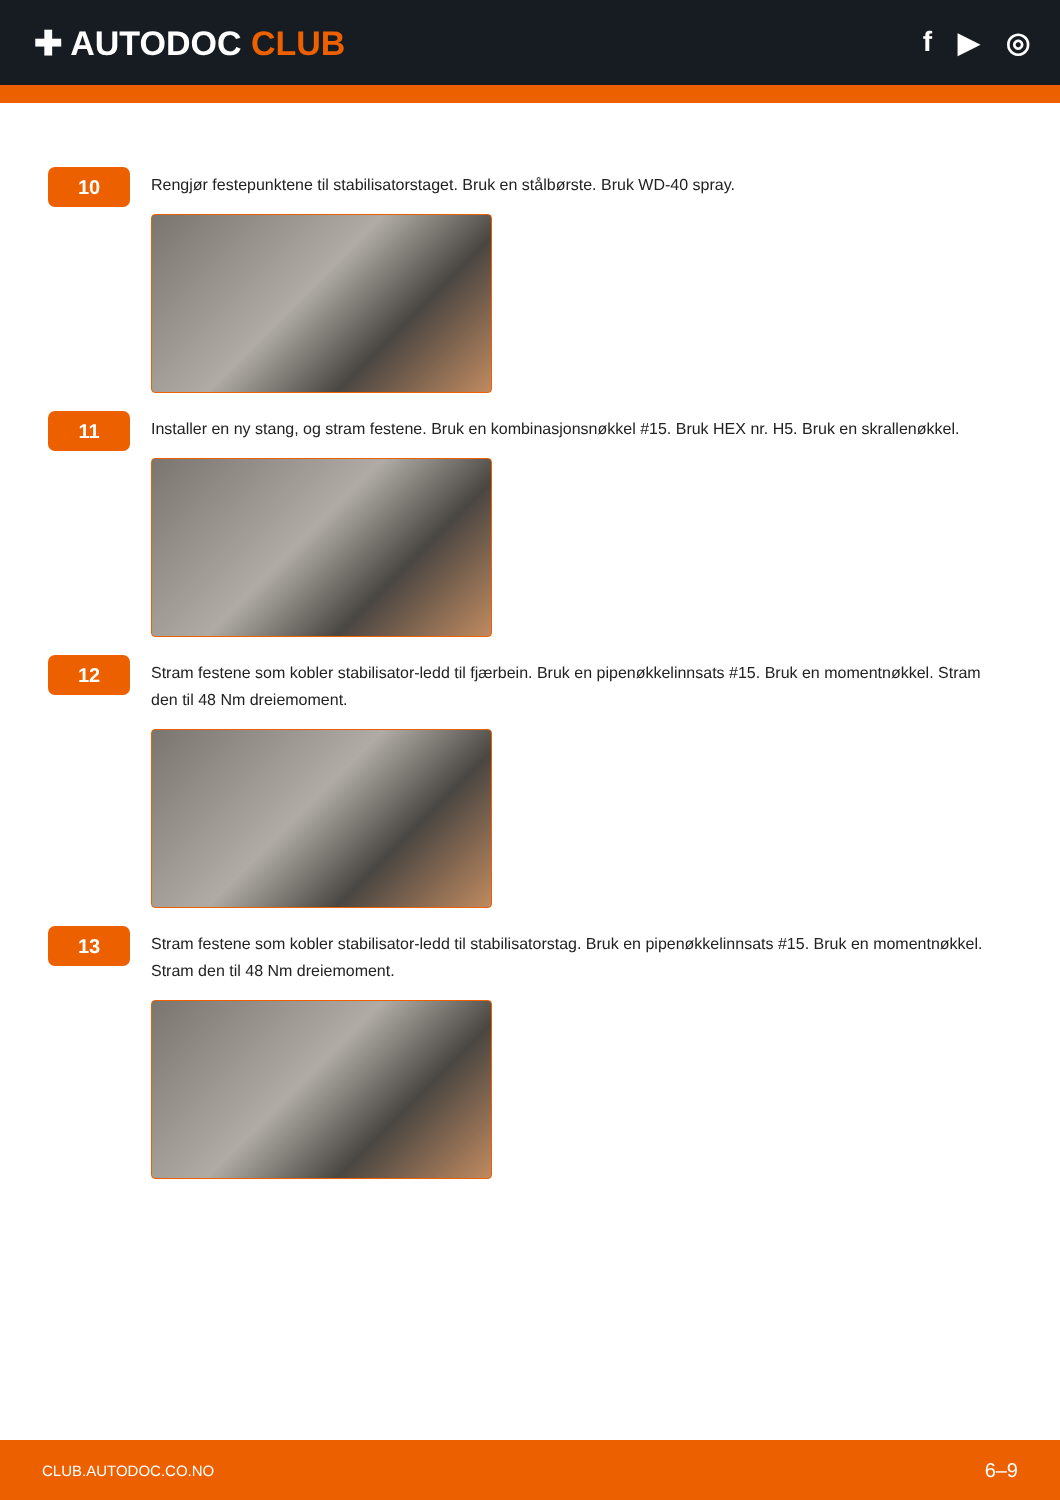✚ AUTODOC CLUB
f ▶ ◎
10
Rengjør festepunktene til stabilisatorstaget. Bruk en stålbørste. Bruk WD-40 spray.
11
Installer en ny stang, og stram festene. Bruk en kombinasjonsnøkkel #15. Bruk HEX nr. H5. Bruk en skrallenøkkel.
12
Stram festene som kobler stabilisator-ledd til fjærbein. Bruk en pipenøkkelinnsats #15. Bruk en momentnøkkel. Stram den til 48 Nm dreiemoment.
13
Stram festene som kobler stabilisator-ledd til stabilisatorstag. Bruk en pipenøkkelinnsats #15. Bruk en momentnøkkel. Stram den til 48 Nm dreiemoment.
CLUB.AUTODOC.CO.NO 6–9